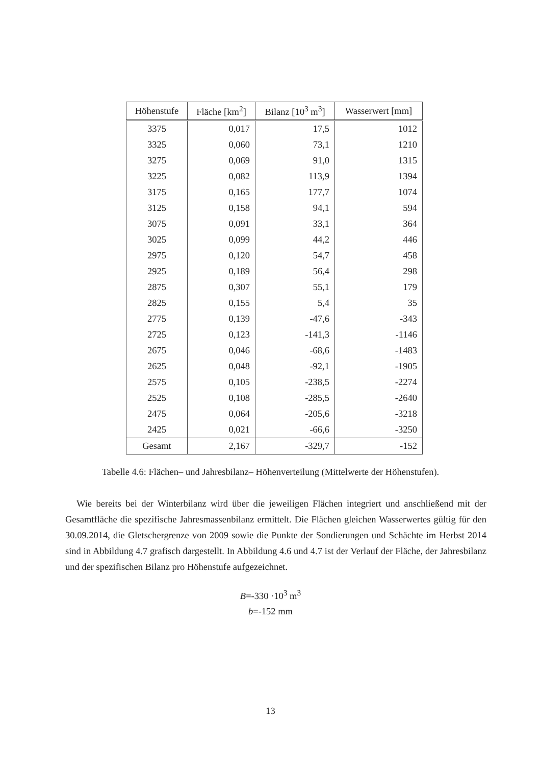| Höhenstufe | Fläche [km<sup>2</sup>] | Bilanz [10<sup>3</sup> m<sup>3</sup>] | Wasserwert [mm] |
| --- | --- | --- | --- |
| 3375 | 0,017 | 17,5 | 1012 |
| 3325 | 0,060 | 73,1 | 1210 |
| 3275 | 0,069 | 91,0 | 1315 |
| 3225 | 0,082 | 113,9 | 1394 |
| 3175 | 0,165 | 177,7 | 1074 |
| 3125 | 0,158 | 94,1 | 594 |
| 3075 | 0,091 | 33,1 | 364 |
| 3025 | 0,099 | 44,2 | 446 |
| 2975 | 0,120 | 54,7 | 458 |
| 2925 | 0,189 | 56,4 | 298 |
| 2875 | 0,307 | 55,1 | 179 |
| 2825 | 0,155 | 5,4 | 35 |
| 2775 | 0,139 | -47,6 | -343 |
| 2725 | 0,123 | -141,3 | -1146 |
| 2675 | 0,046 | -68,6 | -1483 |
| 2625 | 0,048 | -92,1 | -1905 |
| 2575 | 0,105 | -238,5 | -2274 |
| 2525 | 0,108 | -285,5 | -2640 |
| 2475 | 0,064 | -205,6 | -3218 |
| 2425 | 0,021 | -66,6 | -3250 |
| Gesamt | 2,167 | -329,7 | -152 |
Tabelle 4.6: Flächen– und Jahresbilanz– Höhenverteilung (Mittelwerte der Höhenstufen).
Wie bereits bei der Winterbilanz wird über die jeweiligen Flächen integriert und anschließend mit der Gesamtfläche die spezifische Jahresmassenbilanz ermittelt. Die Flächen gleichen Wasserwertes gültig für den 30.09.2014, die Gletschergrenze von 2009 sowie die Punkte der Sondierungen und Schächte im Herbst 2014 sind in Abbildung 4.7 grafisch dargestellt. In Abbildung 4.6 und 4.7 ist der Verlauf der Fläche, der Jahresbilanz und der spezifischen Bilanz pro Höhenstufe aufgezeichnet.
B=-330 ·10<sup>3</sup> m<sup>3</sup>
b=-152 mm
13